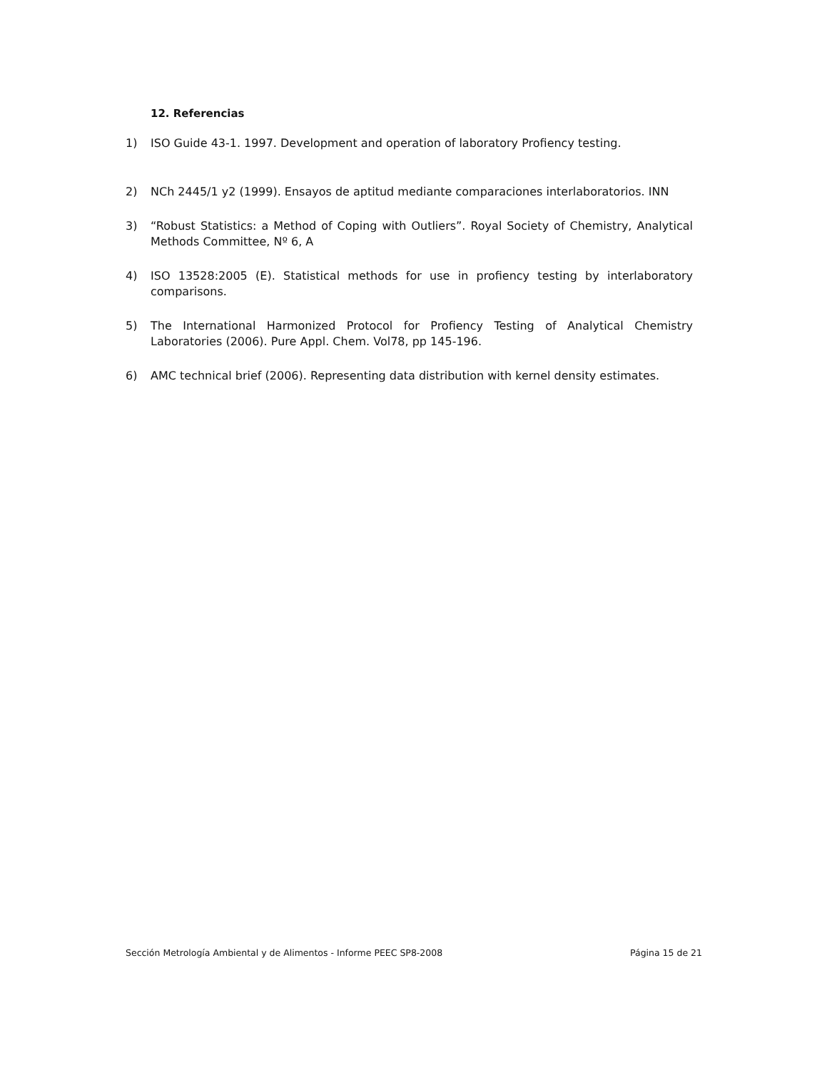12. Referencias
1) ISO Guide 43-1. 1997. Development and operation of laboratory Profiency testing.
2) NCh 2445/1 y2 (1999). Ensayos de aptitud mediante comparaciones interlaboratorios. INN
3) “Robust Statistics: a Method of Coping with Outliers”. Royal Society of Chemistry, Analytical Methods Committee, Nº 6, A
4) ISO 13528:2005 (E). Statistical methods for use in profiency testing by interlaboratory comparisons.
5) The International Harmonized Protocol for Profiency Testing of Analytical Chemistry Laboratories (2006). Pure Appl. Chem. Vol78, pp 145-196.
6) AMC technical brief (2006). Representing data distribution with kernel density estimates.
Sección Metrología Ambiental y de Alimentos - Informe PEEC SP8-2008 Página 15 de 21